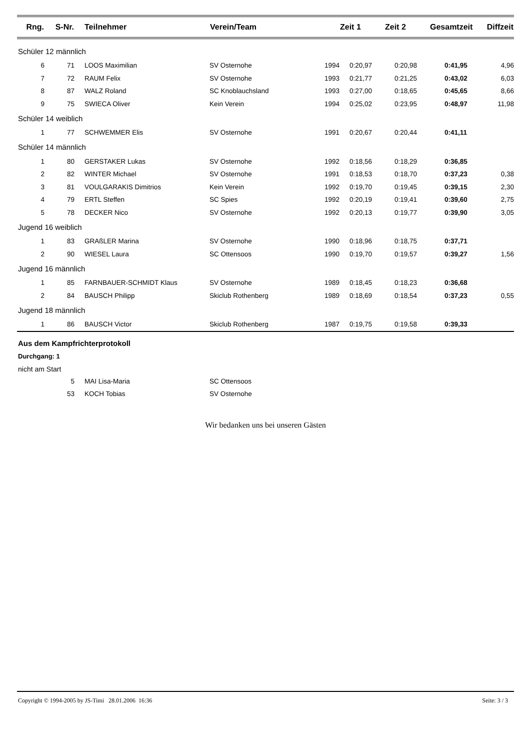| Rng. | S-Nr. | Teilnehmer | Verein/Team | | Zeit 1 | Zeit 2 | Gesamtzeit | Diffzeit |
| --- | --- | --- | --- | --- | --- | --- | --- | --- |
| Schüler 12 männlich | | | | | | | | |
| 6 | 71 | LOOS Maximilian | SV Osternohe | 1994 | 0:20,97 | 0:20,98 | 0:41,95 | 4,96 |
| 7 | 72 | RAUM Felix | SV Osternohe | 1993 | 0:21,77 | 0:21,25 | 0:43,02 | 6,03 |
| 8 | 87 | WALZ Roland | SC Knoblauchsland | 1993 | 0:27,00 | 0:18,65 | 0:45,65 | 8,66 |
| 9 | 75 | SWIECA Oliver | Kein Verein | 1994 | 0:25,02 | 0:23,95 | 0:48,97 | 11,98 |
| Schüler 14 weiblich | | | | | | | | |
| 1 | 77 | SCHWEMMER Elis | SV Osternohe | 1991 | 0:20,67 | 0:20,44 | 0:41,11 | |
| Schüler 14 männlich | | | | | | | | |
| 1 | 80 | GERSTAKER Lukas | SV Osternohe | 1992 | 0:18,56 | 0:18,29 | 0:36,85 | |
| 2 | 82 | WINTER Michael | SV Osternohe | 1991 | 0:18,53 | 0:18,70 | 0:37,23 | 0,38 |
| 3 | 81 | VOULGARAKIS Dimitrios | Kein Verein | 1992 | 0:19,70 | 0:19,45 | 0:39,15 | 2,30 |
| 4 | 79 | ERTL Steffen | SC Spies | 1992 | 0:20,19 | 0:19,41 | 0:39,60 | 2,75 |
| 5 | 78 | DECKER Nico | SV Osternohe | 1992 | 0:20,13 | 0:19,77 | 0:39,90 | 3,05 |
| Jugend 16 weiblich | | | | | | | | |
| 1 | 83 | GRAßLER Marina | SV Osternohe | 1990 | 0:18,96 | 0:18,75 | 0:37,71 | |
| 2 | 90 | WIESEL Laura | SC Ottensoos | 1990 | 0:19,70 | 0:19,57 | 0:39,27 | 1,56 |
| Jugend 16 männlich | | | | | | | | |
| 1 | 85 | FARNBAUER-SCHMIDT Klaus | SV Osternohe | 1989 | 0:18,45 | 0:18,23 | 0:36,68 | |
| 2 | 84 | BAUSCH Philipp | Skiclub Rothenberg | 1989 | 0:18,69 | 0:18,54 | 0:37,23 | 0,55 |
| Jugend 18 männlich | | | | | | | | |
| 1 | 86 | BAUSCH Victor | Skiclub Rothenberg | 1987 | 0:19,75 | 0:19,58 | 0:39,33 | |
Aus dem Kampfrichterprotokoll
Durchgang: 1
nicht am Start
| 5 | MAI Lisa-Maria | SC Ottensoos |
| 53 | KOCH Tobias | SV Osternohe |
Wir bedanken uns bei unseren Gästen
Copyright © 1994-2005 by JS-Timi 28.01.2006 16:36 Seite: 3 / 3